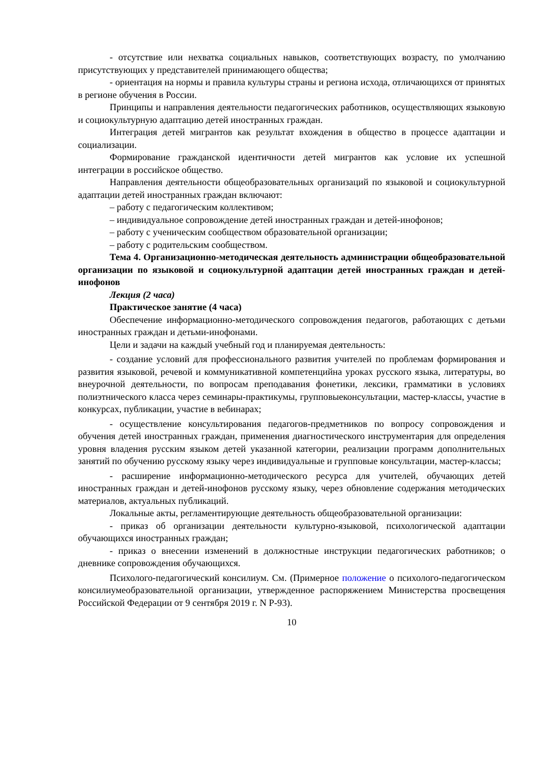- отсутствие или нехватка социальных навыков, соответствующих возрасту, по умолчанию присутствующих у представителей принимающего общества;
- ориентация на нормы и правила культуры страны и региона исхода, отличающихся от принятых в регионе обучения в России.
Принципы и направления деятельности педагогических работников, осуществляющих языковую и социокультурную адаптацию детей иностранных граждан.
Интеграция детей мигрантов как результат вхождения в общество в процессе адаптации и социализации.
Формирование гражданской идентичности детей мигрантов как условие их успешной интеграции в российское общество.
Направления деятельности общеобразовательных организаций по языковой и социокультурной адаптации детей иностранных граждан включают:
– работу с педагогическим коллективом;
– индивидуальное сопровождение детей иностранных граждан и детей-инофонов;
– работу с ученическим сообществом образовательной организации;
– работу с родительским сообществом.
Тема 4. Организационно-методическая деятельность администрации общеобразовательной организации по языковой и социокультурной адаптации детей иностранных граждан и детей-инофонов
Лекция (2 часа)
Практическое занятие (4 часа)
Обеспечение информационно-методического сопровождения педагогов, работающих с детьми иностранных граждан и детьми-инофонами.
Цели и задачи на каждый учебный год и планируемая деятельность:
- создание условий для профессионального развития учителей по проблемам формирования и развития языковой, речевой и коммуникативной компетенцийна уроках русского языка, литературы, во внеурочной деятельности, по вопросам преподавания фонетики, лексики, грамматики в условиях полиэтнического класса через семинары-практикумы, групповыеконсультации, мастер-классы, участие в конкурсах, публикации, участие в вебинарах;
- осуществление консультирования педагогов-предметников по вопросу сопровождения и обучения детей иностранных граждан, применения диагностического инструментария для определения уровня владения русским языком детей указанной категории, реализации программ дополнительных занятий по обучению русскому языку через индивидуальные и групповые консультации, мастер-классы;
- расширение информационно-методического ресурса для учителей, обучающих детей иностранных граждан и детей-инофонов русскому языку, через обновление содержания методических материалов, актуальных публикаций.
Локальные акты, регламентирующие деятельность общеобразовательной организации:
- приказ об организации деятельности культурно-языковой, психологической адаптации обучающихся иностранных граждан;
- приказ о внесении изменений в должностные инструкции педагогических работников; о дневнике сопровождения обучающихся.
Психолого-педагогический консилиум. См. (Примерное положение о психолого-педагогическом консилиумеобразовательной организации, утвержденное распоряжением Министерства просвещения Российской Федерации от 9 сентября 2019 г. N Р-93).
10